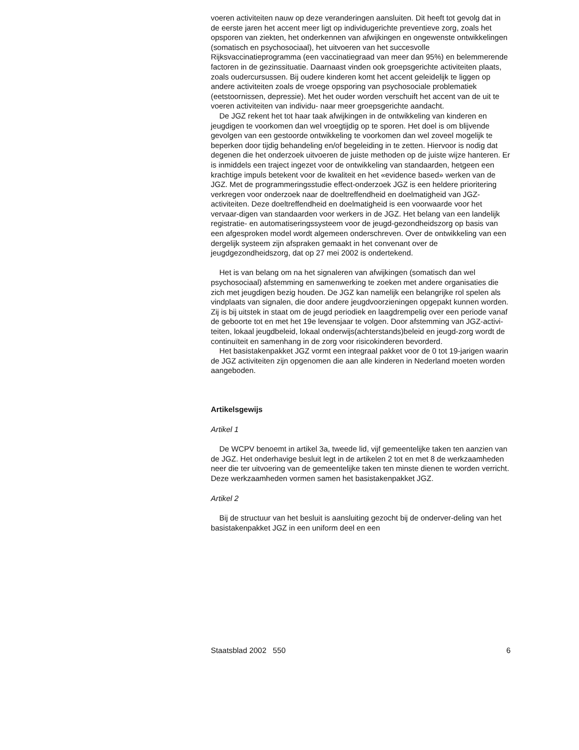voeren activiteiten nauw op deze veranderingen aansluiten. Dit heeft tot gevolg dat in de eerste jaren het accent meer ligt op individugerichte preventieve zorg, zoals het opsporen van ziekten, het onderkennen van afwijkingen en ongewenste ontwikkelingen (somatisch en psychosociaal), het uitvoeren van het succesvolle Rijksvaccinatieprogramma (een vaccinatiegraad van meer dan 95%) en belemmerende factoren in de gezinssituatie. Daarnaast vinden ook groepsgerichte activiteiten plaats, zoals oudercursussen. Bij oudere kinderen komt het accent geleidelijk te liggen op andere activiteiten zoals de vroege opsporing van psychosociale problematiek (eetstoornissen, depressie). Met het ouder worden verschuift het accent van de uit te voeren activiteiten van individu- naar meer groepsgerichte aandacht.
De JGZ rekent het tot haar taak afwijkingen in de ontwikkeling van kinderen en jeugdigen te voorkomen dan wel vroegtijdig op te sporen. Het doel is om blijvende gevolgen van een gestoorde ontwikkeling te voorkomen dan wel zoveel mogelijk te beperken door tijdig behandeling en/of begeleiding in te zetten. Hiervoor is nodig dat degenen die het onderzoek uitvoeren de juiste methoden op de juiste wijze hanteren. Er is inmiddels een traject ingezet voor de ontwikkeling van standaarden, hetgeen een krachtige impuls betekent voor de kwaliteit en het «evidence based» werken van de JGZ. Met de programmeringsstudie effect-onderzoek JGZ is een heldere prioritering verkregen voor onderzoek naar de doeltreffendheid en doelmatigheid van JGZ-activiteiten. Deze doeltreffendheid en doelmatigheid is een voorwaarde voor het vervaar-digen van standaarden voor werkers in de JGZ. Het belang van een landelijk registratie- en automatiseringssysteem voor de jeugd-gezondheidszorg op basis van een afgesproken model wordt algemeen onderschreven. Over de ontwikkeling van een dergelijk systeem zijn afspraken gemaakt in het convenant over de jeugdgezondheidszorg, dat op 27 mei 2002 is ondertekend.
Het is van belang om na het signaleren van afwijkingen (somatisch dan wel psychosociaal) afstemming en samenwerking te zoeken met andere organisaties die zich met jeugdigen bezig houden. De JGZ kan namelijk een belangrijke rol spelen als vindplaats van signalen, die door andere jeugdvoorzieningen opgepakt kunnen worden. Zij is bij uitstek in staat om de jeugd periodiek en laagdrempelig over een periode vanaf de geboorte tot en met het 19e levensjaar te volgen. Door afstemming van JGZ-activi-teiten, lokaal jeugdbeleid, lokaal onderwijs(achterstands)beleid en jeugd-zorg wordt de continuïteit en samenhang in de zorg voor risicokinderen bevorderd.
Het basistakenpakket JGZ vormt een integraal pakket voor de 0 tot 19-jarigen waarin de JGZ activiteiten zijn opgenomen die aan alle kinderen in Nederland moeten worden aangeboden.
Artikelsgewijs
Artikel 1
De WCPV benoemt in artikel 3a, tweede lid, vijf gemeentelijke taken ten aanzien van de JGZ. Het onderhavige besluit legt in de artikelen 2 tot en met 8 de werkzaamheden neer die ter uitvoering van de gemeentelijke taken ten minste dienen te worden verricht. Deze werkzaamheden vormen samen het basistakenpakket JGZ.
Artikel 2
Bij de structuur van het besluit is aansluiting gezocht bij de onderver-deling van het basistakenpakket JGZ in een uniform deel en een
Staatsblad 2002 550 6